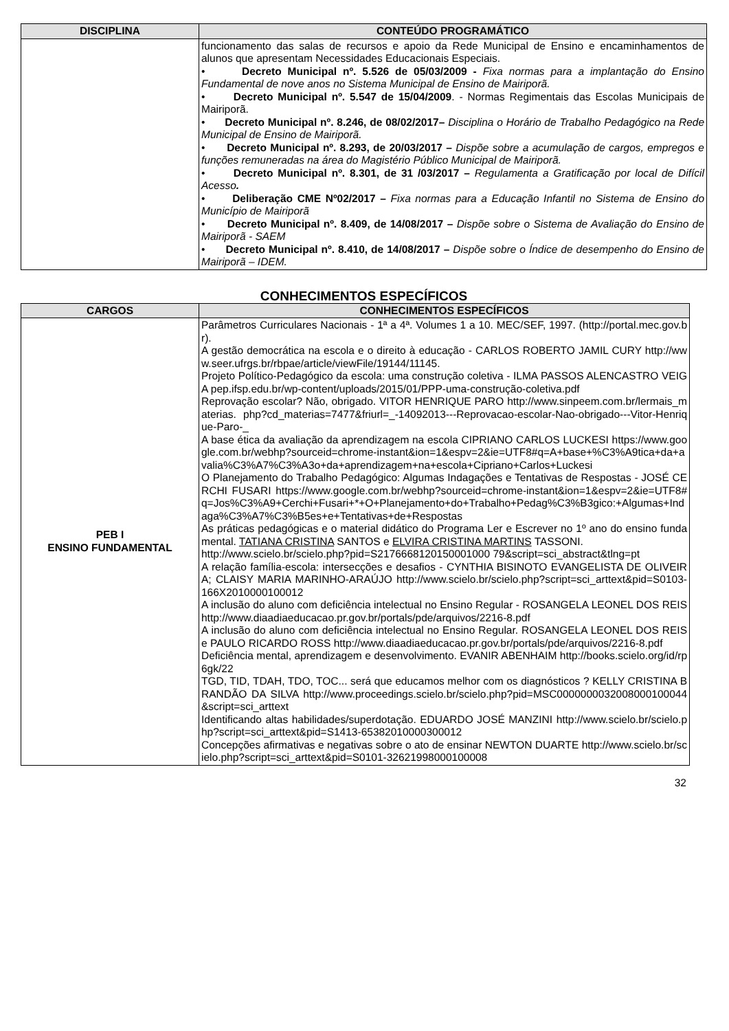| DISCIPLINA | CONTEÚDO PROGRAMÁTICO |
| --- | --- |
| | funcionamento das salas de recursos e apoio da Rede Municipal de Ensino e encaminhamentos de alunos que apresentam Necessidades Educacionais Especiais. • Decreto Municipal nº. 5.526 de 05/03/2009 - Fixa normas para a implantação do Ensino Fundamental de nove anos no Sistema Municipal de Ensino de Mairiporã. • Decreto Municipal nº. 5.547 de 15/04/2009 . - Normas Regimentais das Escolas Municipais de Mairiporã. • Decreto Municipal nº. 8.246, de 08/02/2017– Disciplina o Horário de Trabalho Pedagógico na Rede Municipal de Ensino de Mairiporã. • Decreto Municipal nº. 8.293, de 20/03/2017 – Dispõe sobre a acumulação de cargos, empregos e funções remuneradas na área do Magistério Público Municipal de Mairiporã. • Decreto Municipal nº. 8.301, de 31 /03/2017 – Regulamenta a Gratificação por local de Difícil Acesso . • Deliberação CME Nº02/2017 – Fixa normas para a Educação Infantil no Sistema de Ensino do Município de Mairiporã • Decreto Municipal nº. 8.409, de 14/08/2017 – Dispõe sobre o Sistema de Avaliação do Ensino de Mairiporã - SAEM • Decreto Municipal nº. 8.410, de 14/08/2017 – Dispõe sobre o Índice de desempenho do Ensino de Mairiporã – IDEM. |
CONHECIMENTOS ESPECÍFICOS
| CARGOS | CONHECIMENTOS ESPECÍFICOS |
| --- | --- |
| PEB I ENSINO FUNDAMENTAL | Parâmetros Curriculares Nacionais - 1ª a 4ª. Volumes 1 a 10. MEC/SEF, 1997. (http://portal.mec.gov.br). A gestão democrática na escola e o direito à educação - CARLOS ROBERTO JAMIL CURY http://www.seer.ufrgs.br/rbpae/article/viewFile/19144/11145 . Projeto Político-Pedagógico da escola: uma construção coletiva - ILMA PASSOS ALENCASTRO VEIGA pep.ifsp.edu.br/wp-content/uploads/2015/01/PPP-uma-construção-coletiva.pdf Reprovação escolar? Não, obrigado. VITOR HENRIQUE PARO http://www.sinpeem.com.br/lermais_materias. php?cd_materias=7477&friurl=_-14092013---Reprovacao-escolar-Nao-obrigado---Vitor-Henrique-Paro-_ A base ética da avaliação da aprendizagem na escola CIPRIANO CARLOS LUCKESI https://www.google.com.br/webhp?sourceid=chrome-instant&ion=1&espv=2&ie=UTF8#q=A+base+%C3%A9tica+da+avalia%C3%A7%C3%A3o+da+aprendizagem+na+escola+Cipriano+Carlos+Luckesi O Planejamento do Trabalho Pedagógico: Algumas Indagações e Tentativas de Respostas - JOSÉ CERCHI FUSARI https://www.google.com.br/webhp?sourceid=chrome-instant&ion=1&espv=2&ie=UTF8#q=Jos%C3%A9+Cerchi+Fusari+*+O+Planejamento+do+Trabalho+Pedag%C3%B3gico:+Algumas+Indaga%C3%A7%C3%B5es+e+Tentativas+de+Respostas As práticas pedagógicas e o material didático do Programa Ler e Escrever no 1º ano do ensino fundamental. TATIANA CRISTINA SANTOS e ELVIRA CRISTINA MARTINS TASSONI. http://www.scielo.br/scielo.php?pid=S2176668120150001000 79&script=sci_abstract&tlng=pt A relação família-escola: intersecções e desafios - CYNTHIA BISINOTO EVANGELISTA DE OLIVEIRA; CLAISY MARIA MARINHO-ARAÚJO http://www.scielo.br/scielo.php?script=sci_arttext&pid=S0103-166X2010000100012 A inclusão do aluno com deficiência intelectual no Ensino Regular - ROSANGELA LEONEL DOS REIS http://www.diaadiaeducacao.pr.gov.br/portals/pde/arquivos/2216-8.pdf A inclusão do aluno com deficiência intelectual no Ensino Regular. ROSANGELA LEONEL DOS REIS e PAULO RICARDO ROSS http://www.diaadiaeducacao.pr.gov.br/portals/pde/arquivos/2216-8.pdf Deficiência mental, aprendizagem e desenvolvimento. EVANIR ABENHAIM http://books.scielo.org/id/rp6gk/22 TGD, TID, TDAH, TDO, TOC... será que educamos melhor com os diagnósticos ? KELLY CRISTINA BRANDÃO DA SILVA http://www.proceedings.scielo.br/scielo.php?pid=MSC0000000032008000100044&script=sci_arttext Identificando altas habilidades/superdotação. EDUARDO JOSÉ MANZINI http://www.scielo.br/scielo.php?script=sci_arttext&pid=S1413-65382010000300012 Concepções afirmativas e negativas sobre o ato de ensinar NEWTON DUARTE http://www.scielo.br/scielo.php?script=sci_arttext&pid=S0101-32621998000100008 |
32